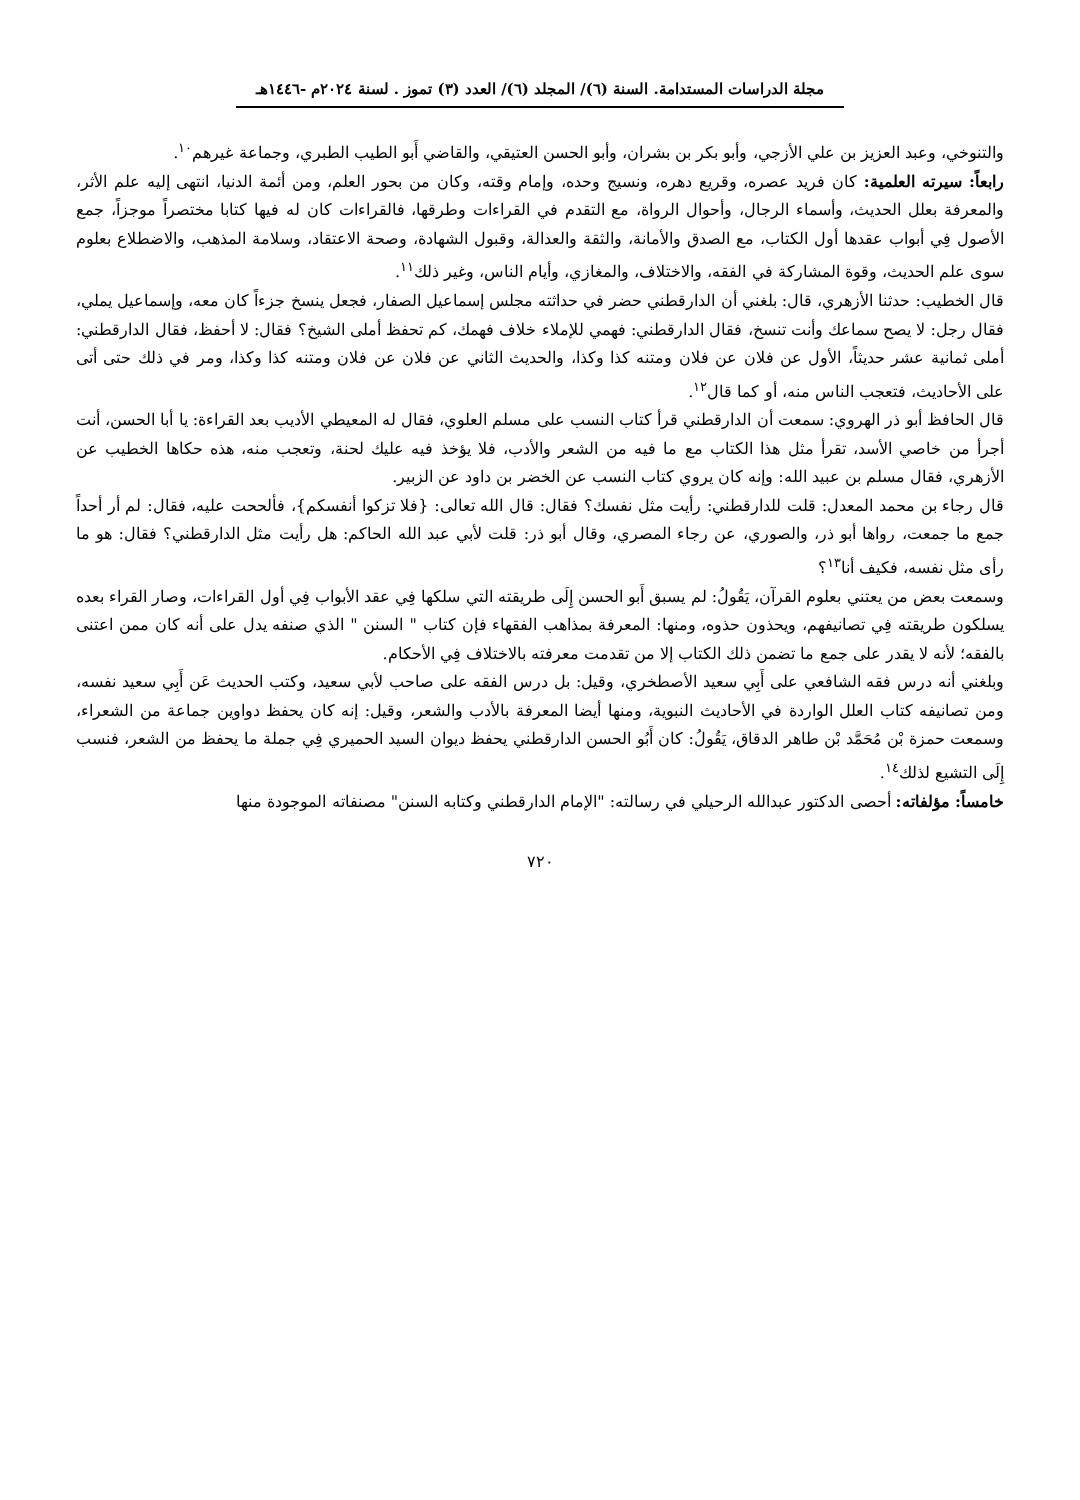مجلة الدراسات المستدامة. السنة (٦)/ المجلد (٦)/ العدد (٣) تموز . لسنة ٢٠٢٤م -١٤٤٦هـ
والتنوخي، وعبد العزيز بن علي الأزجي، وأبو بكر بن بشران، وأبو الحسن العتيقي، والقاضي أَبو الطيب الطبري، وجماعة غيرهم<sup>١٠</sup>.
رابعاً: سيرته العلمية: كان فريد عصره، وقريع دهره، ونسيج وحده، وإمام وقته، وكان من بحور العلم، ومن أئمة الدنيا، انتهى إليه علم الأثر، والمعرفة بعلل الحديث، وأسماء الرجال، وأحوال الرواة، مع التقدم في القراءات وطرقها، فالقراءات كان له فيها كتابا مختصراً موجزاً، جمع الأصول فِي أبواب عقدها أول الكتاب، مع الصدق والأمانة، والثقة والعدالة، وقبول الشهادة، وصحة الاعتقاد، وسلامة المذهب، والاضطلاع بعلوم سوى علم الحديث، وقوة المشاركة في الفقه، والاختلاف، والمغازي، وأيام الناس، وغير ذلك<sup>١١</sup>.
قال الخطيب: حدثنا الأزهري، قال: بلغني أن الدارقطني حضر في حداثته مجلس إسماعيل الصفار، فجعل ينسخ جزءاً كان معه، وإسماعيل يملي، فقال رجل: لا يصح سماعك وأنت تنسخ، فقال الدارقطني: فهمي للإملاء خلاف فهمك، كم تحفظ أملى الشيخ؟ فقال: لا أحفظ، فقال الدارقطني: أملى ثمانية عشر حديثاً، الأول عن فلان عن فلان ومتنه كذا وكذا، والحديث الثاني عن فلان عن فلان ومتنه كذا وكذا، ومر في ذلك حتى أتى على الأحاديث، فتعجب الناس منه، أو كما قال<sup>١٢</sup>.
قال الحافظ أبو ذر الهروي: سمعت أن الدارقطني قرأ كتاب النسب على مسلم العلوي، فقال له المعيطي الأديب بعد القراءة: يا أبا الحسن، أنت أجرأ من خاصي الأسد، تقرأ مثل هذا الكتاب مع ما فيه من الشعر والأدب، فلا يؤخذ فيه عليك لحنة، وتعجب منه، هذه حكاها الخطيب عن الأزهري، فقال مسلم بن عبيد الله: وإنه كان يروي كتاب النسب عن الخضر بن داود عن الزبير.
قال رجاء بن محمد المعدل: قلت للدارقطني: رأيت مثل نفسك؟ فقال: قال الله تعالى: {فلا تزكوا أنفسكم}، فألححت عليه، فقال: لم أر أحداً جمع ما جمعت، رواها أبو ذر، والصوري، عن رجاء المصري، وقال أبو ذر: قلت لأبي عبد الله الحاكم: هل رأيت مثل الدارقطني؟ فقال: هو ما رأى مثل نفسه، فكيف أنا<sup>١٣</sup>؟
وسمعت بعض من يعتني بعلوم القرآن، يَقُولُ: لم يسبق أَبو الحسن إِلَى طريقته التي سلكها فِي عقد الأبواب فِي أول القراءات، وصار القراء بعده يسلكون طريقته فِي تصانيفهم، ويحذون حذوه، ومنها: المعرفة بمذاهب الفقهاء فإن كتاب " السنن " الذي صنفه يدل على أنه كان ممن اعتنى بالفقه؛ لأنه لا يقدر على جمع ما تضمن ذلك الكتاب إلا من تقدمت معرفته بالاختلاف فِي الأحكام.
وبلغني أنه درس فقه الشافعي على أَبِي سعيد الأصطخري، وقيل: بل درس الفقه على صاحب لأبي سعيد، وكتب الحديث عَن أَبِي سعيد نفسه، ومن تصانيفه كتاب العلل الواردة في الأحاديث النبوية، ومنها أيضا المعرفة بالأدب والشعر، وقيل: إنه كان يحفظ دواوين جماعة من الشعراء، وسمعت حمزة بْن مُحَمَّد بْن طاهر الدقاق، يَقُولُ: كان أَبُو الحسن الدارقطني يحفظ ديوان السيد الحميري فِي جملة ما يحفظ من الشعر، فنسب إِلَى التشيع لذلك<sup>١٤</sup>.
خامساً: مؤلفاته: أحصى الدكتور عبدالله الرحيلي في رسالته: "الإمام الدارقطني وكتابه السنن" مصنفاته الموجودة منها
٧٢٠